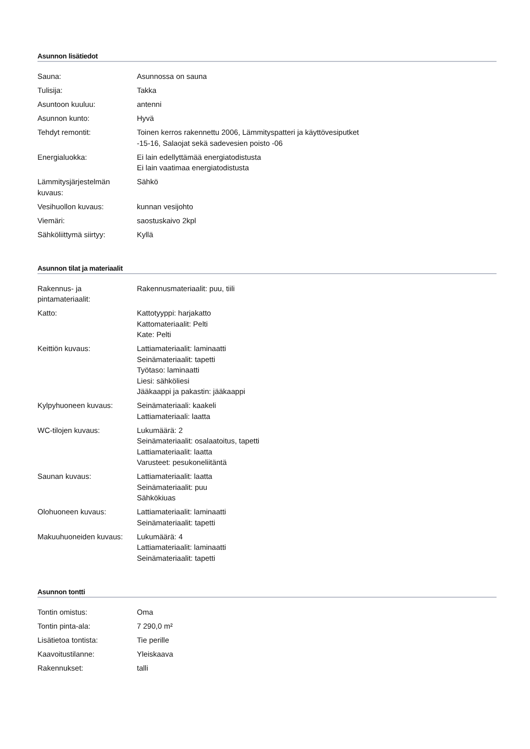Asunnon lisätiedot
| Sauna: | Asunnossa on sauna |
| Tulisija: | Takka |
| Asuntoon kuuluu: | antenni |
| Asunnon kunto: | Hyvä |
| Tehdyt remontit: | Toinen kerros rakennettu 2006, Lämmityspatteri ja käyttövesiputket -15-16, Salaojat sekä sadevesien poisto -06 |
| Energialuokka: | Ei lain edellyttämää energiatodistusta Ei lain vaatimaa energiatodistusta |
| Lämmitysjärjestelmän kuvaus: | Sähkö |
| Vesihuollon kuvaus: | kunnan vesijohto |
| Viemäri: | saostuskaivo 2kpl |
| Sähköliittymä siirtyy: | Kyllä |
Asunnon tilat ja materiaalit
| Rakennus- ja pintamateriaalit: | Rakennusmateriaalit: puu, tiili |
| Katto: | Kattotyyppi: harjakatto Kattomateriaalit: Pelti Kate: Pelti |
| Keittiön kuvaus: | Lattiamateriaalit: laminaatti Seinämateriaalit: tapetti Työtaso: laminaatti Liesi: sähköliesi Jääkaappi ja pakastin: jääkaappi |
| Kylpyhuoneen kuvaus: | Seinämateriaali: kaakeli Lattiamateriaali: laatta |
| WC-tilojen kuvaus: | Lukumäärä: 2 Seinämateriaalit: osalaatoitus, tapetti Lattiamateriaalit: laatta Varusteet: pesukoneliitäntä |
| Saunan kuvaus: | Lattiamateriaalit: laatta Seinämateriaalit: puu Sähkökiuas |
| Olohuoneen kuvaus: | Lattiamateriaalit: laminaatti Seinämateriaalit: tapetti |
| Makuuhuoneiden kuvaus: | Lukumäärä: 4 Lattiamateriaalit: laminaatti Seinämateriaalit: tapetti |
Asunnon tontti
| Tontin omistus: | Oma |
| Tontin pinta-ala: | 7 290,0 m² |
| Lisätietoa tontista: | Tie perille |
| Kaavoitustilanne: | Yleiskaava |
| Rakennukset: | talli |